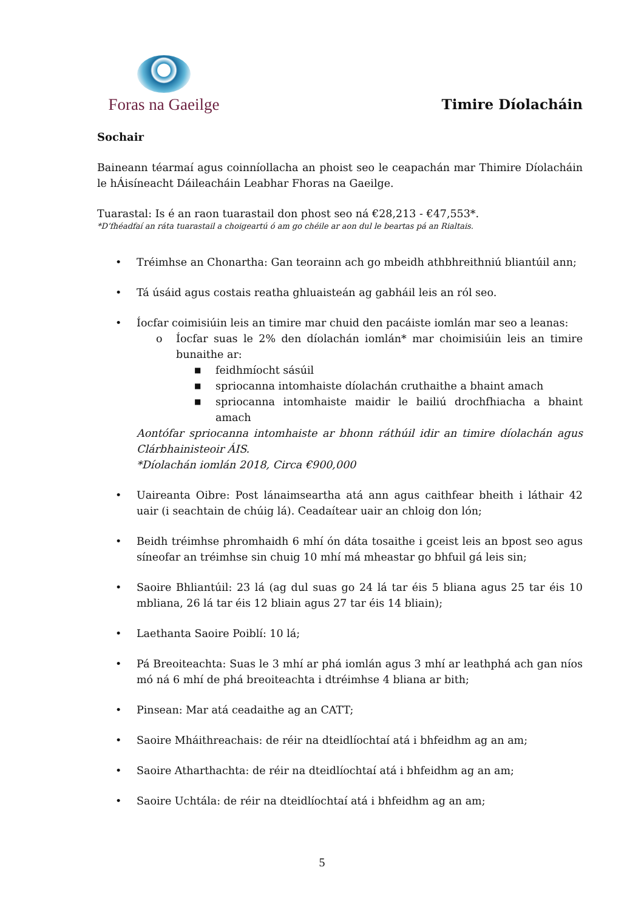Foras na Gaeilge
Timire Díolacháin
Sochair
Baineann téarmaí agus coinníollacha an phoist seo le ceapachán mar Thimire Díolacháin le hÁisíneacht Dáileacháin Leabhar Fhoras na Gaeilge.
Tuarastal: Is é an raon tuarastail don phost seo ná €28,213 - €47,553*.
*D’fhéadfaí an ráta tuarastail a choigeartú ó am go chéile ar aon dul le beartas pá an Rialtais.
• Tréimhse an Chonartha: Gan teorainn ach go mbeidh athbhreithniú bliantúil ann;
• Tá úsáid agus costais reatha ghluaisteán ag gabháil leis an ról seo.
• Íocfar coimisiúin leis an timire mar chuid den pacáiste iomlán mar seo a leanas:
o Íocfar suas le 2% den díolachán iomlán* mar choimisiúin leis an timire bunaithe ar:
■
feidhmíocht sásúil
■
spriocanna intomhaiste díolachán cruthaithe a bhaint amach
■
spriocanna intomhaiste maidir le bailiú drochfhiacha a bhaint amach
Aontófar spriocanna intomhaiste ar bhonn ráthúil idir an timire díolachán agus Clárbhainisteoir ÁIS.
*Díolachán iomlán 2018, Circa €900,000
• Uaireanta Oibre: Post lánaimseartha atá ann agus caithfear bheith i láthair 42 uair (i seachtain de chúig lá). Ceadaítear uair an chloig don lón;
• Beidh tréimhse phromhaidh 6 mhí ón dáta tosaithe i gceist leis an bpost seo agus síneofar an tréimhse sin chuig 10 mhí má mheastar go bhfuil gá leis sin;
• Saoire Bhliantúil: 23 lá (ag dul suas go 24 lá tar éis 5 bliana agus 25 tar éis 10 mbliana, 26 lá tar éis 12 bliain agus 27 tar éis 14 bliain);
• Laethanta Saoire Poiblí: 10 lá;
• Pá Breoiteachta: Suas le 3 mhí ar phá iomlán agus 3 mhí ar leathphá ach gan níos mó ná 6 mhí de phá breoiteachta i dtréimhse 4 bliana ar bith;
• Pinsean: Mar atá ceadaithe ag an CATT;
• Saoire Mháithreachais: de réir na dteidlíochtaí atá i bhfeidhm ag an am;
• Saoire Atharthachta: de réir na dteidlíochtaí atá i bhfeidhm ag an am;
• Saoire Uchtála: de réir na dteidlíochtaí atá i bhfeidhm ag an am;
5